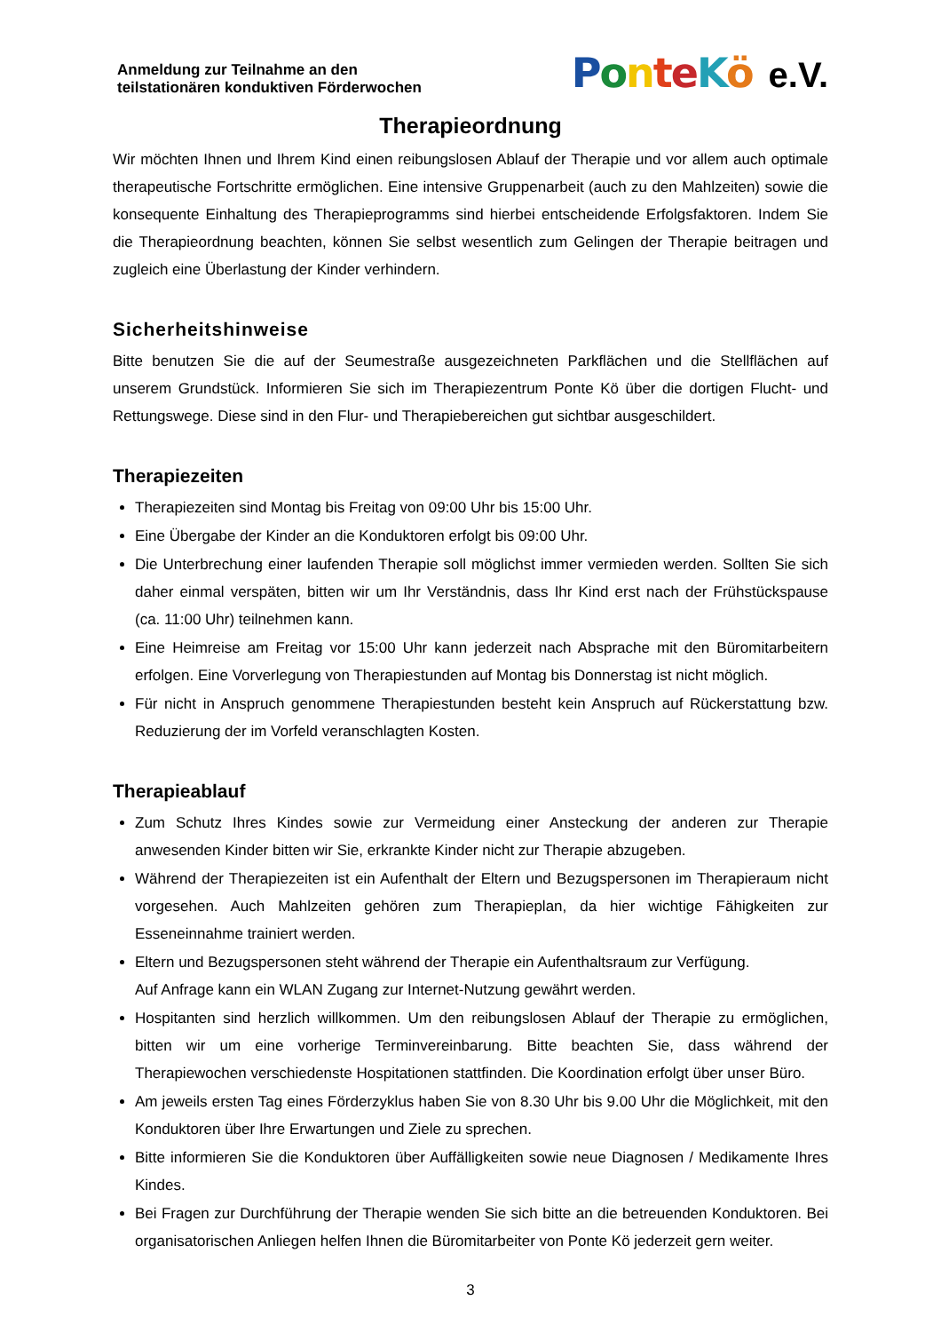Anmeldung zur Teilnahme an den
teilstationären konduktiven Förderwochen
PonteKö e.V.
Therapieordnung
Wir möchten Ihnen und Ihrem Kind einen reibungslosen Ablauf der Therapie und vor allem auch optimale therapeutische Fortschritte ermöglichen. Eine intensive Gruppenarbeit (auch zu den Mahlzeiten) sowie die konsequente Einhaltung des Therapieprogramms sind hierbei entscheidende Erfolgsfaktoren. Indem Sie die Therapieordnung beachten, können Sie selbst wesentlich zum Gelingen der Therapie beitragen und zugleich eine Überlastung der Kinder verhindern.
Sicherheitshinweise
Bitte benutzen Sie die auf der Seumestraße ausgezeichneten Parkflächen und die Stellflächen auf unserem Grundstück. Informieren Sie sich im Therapiezentrum Ponte Kö über die dortigen Flucht- und Rettungswege. Diese sind in den Flur- und Therapiebereichen gut sichtbar ausgeschildert.
Therapiezeiten
Therapiezeiten sind Montag bis Freitag von 09:00 Uhr bis 15:00 Uhr.
Eine Übergabe der Kinder an die Konduktoren erfolgt bis 09:00 Uhr.
Die Unterbrechung einer laufenden Therapie soll möglichst immer vermieden werden. Sollten Sie sich daher einmal verspäten, bitten wir um Ihr Verständnis, dass Ihr Kind erst nach der Frühstückspause (ca. 11:00 Uhr) teilnehmen kann.
Eine Heimreise am Freitag vor 15:00 Uhr kann jederzeit nach Absprache mit den Büromitarbeitern erfolgen. Eine Vorverlegung von Therapiestunden auf Montag bis Donnerstag ist nicht möglich.
Für nicht in Anspruch genommene Therapiestunden besteht kein Anspruch auf Rückerstattung bzw. Reduzierung der im Vorfeld veranschlagten Kosten.
Therapieablauf
Zum Schutz Ihres Kindes sowie zur Vermeidung einer Ansteckung der anderen zur Therapie anwesenden Kinder bitten wir Sie, erkrankte Kinder nicht zur Therapie abzugeben.
Während der Therapiezeiten ist ein Aufenthalt der Eltern und Bezugspersonen im Therapieraum nicht vorgesehen. Auch Mahlzeiten gehören zum Therapieplan, da hier wichtige Fähigkeiten zur Esseneinnahme trainiert werden.
Eltern und Bezugspersonen steht während der Therapie ein Aufenthaltsraum zur Verfügung.
Auf Anfrage kann ein WLAN Zugang zur Internet-Nutzung gewährt werden.
Hospitanten sind herzlich willkommen. Um den reibungslosen Ablauf der Therapie zu ermöglichen, bitten wir um eine vorherige Terminvereinbarung. Bitte beachten Sie, dass während der Therapiewochen verschiedenste Hospitationen stattfinden. Die Koordination erfolgt über unser Büro.
Am jeweils ersten Tag eines Förderzyklus haben Sie von 8.30 Uhr bis 9.00 Uhr die Möglichkeit, mit den Konduktoren über Ihre Erwartungen und Ziele zu sprechen.
Bitte informieren Sie die Konduktoren über Auffälligkeiten sowie neue Diagnosen / Medikamente Ihres Kindes.
Bei Fragen zur Durchführung der Therapie wenden Sie sich bitte an die betreuenden Konduktoren. Bei organisatorischen Anliegen helfen Ihnen die Büromitarbeiter von Ponte Kö jederzeit gern weiter.
3